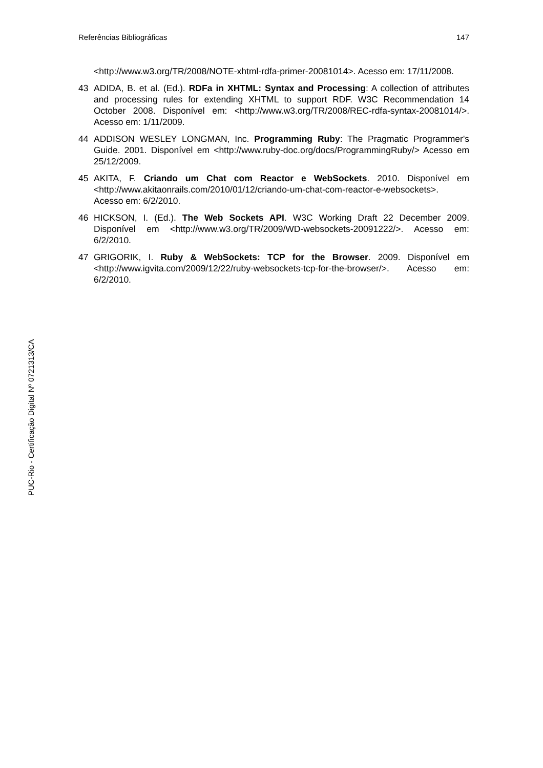Referências Bibliográficas 147
<http://www.w3.org/TR/2008/NOTE-xhtml-rdfa-primer-20081014>. Acesso em: 17/11/2008.
43 ADIDA, B. et al. (Ed.). RDFa in XHTML: Syntax and Processing: A collection of attributes and processing rules for extending XHTML to support RDF. W3C Recommendation 14 October 2008. Disponível em: <http://www.w3.org/TR/2008/REC-rdfa-syntax-20081014/>. Acesso em: 1/11/2009.
44 ADDISON WESLEY LONGMAN, Inc. Programming Ruby: The Pragmatic Programmer's Guide. 2001. Disponível em <http://www.ruby-doc.org/docs/ProgrammingRuby/> Acesso em 25/12/2009.
45 AKITA, F. Criando um Chat com Reactor e WebSockets. 2010. Disponível em <http://www.akitaonrails.com/2010/01/12/criando-um-chat-com-reactor-e-websockets>. Acesso em: 6/2/2010.
46 HICKSON, I. (Ed.). The Web Sockets API. W3C Working Draft 22 December 2009. Disponível em <http://www.w3.org/TR/2009/WD-websockets-20091222/>. Acesso em: 6/2/2010.
47 GRIGORIK, I. Ruby & WebSockets: TCP for the Browser. 2009. Disponível em <http://www.igvita.com/2009/12/22/ruby-websockets-tcp-for-the-browser/>. Acesso em: 6/2/2010.
PUC-Rio - Certificação Digital Nº 0721313/CA